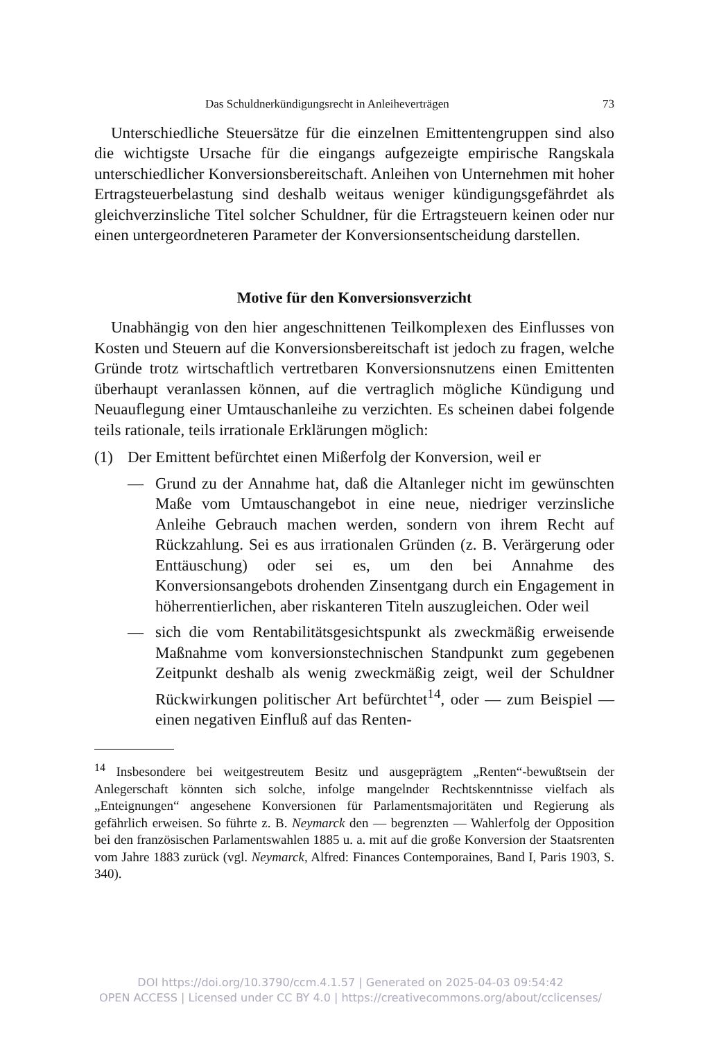Das Schuldnerkündigungsrecht in Anleiheverträgen 73
Unterschiedliche Steuersätze für die einzelnen Emittentengruppen sind also die wichtigste Ursache für die eingangs aufgezeigte empirische Rangskala unterschiedlicher Konversionsbereitschaft. Anleihen von Unternehmen mit hoher Ertragsteuerbelastung sind deshalb weitaus weniger kündigungsgefährdet als gleichverzinsliche Titel solcher Schuldner, für die Ertragsteuern keinen oder nur einen untergeordneteren Parameter der Konversionsentscheidung darstellen.
Motive für den Konversionsverzicht
Unabhängig von den hier angeschnittenen Teilkomplexen des Einflusses von Kosten und Steuern auf die Konversionsbereitschaft ist jedoch zu fragen, welche Gründe trotz wirtschaftlich vertretbaren Konversionsnutzens einen Emittenten überhaupt veranlassen können, auf die vertraglich mögliche Kündigung und Neuauflegung einer Umtauschanleihe zu verzichten. Es scheinen dabei folgende teils rationale, teils irrationale Erklärungen möglich:
(1) Der Emittent befürchtet einen Mißerfolg der Konversion, weil er
— Grund zu der Annahme hat, daß die Altanleger nicht im gewünschten Maße vom Umtauschangebot in eine neue, niedriger verzinsliche Anleihe Gebrauch machen werden, sondern von ihrem Recht auf Rückzahlung. Sei es aus irrationalen Gründen (z. B. Verärgerung oder Enttäuschung) oder sei es, um den bei Annahme des Konversionsangebots drohenden Zinsentgang durch ein Engagement in höherrentierlichen, aber riskanteren Titeln auszugleichen. Oder weil
— sich die vom Rentabilitätsgesichtspunkt als zweckmäßig erweisende Maßnahme vom konversionstechnischen Standpunkt zum gegebenen Zeitpunkt deshalb als wenig zweckmäßig zeigt, weil der Schuldner Rückwirkungen politischer Art befürchtet<sup>14</sup>, oder — zum Beispiel — einen negativen Einfluß auf das Renten-
<sup>14</sup> Insbesondere bei weitgestreutem Besitz und ausgeprägtem „Renten“-bewußtsein der Anlegerschaft könnten sich solche, infolge mangelnder Rechtskenntnisse vielfach als „Enteignungen“ angesehene Konversionen für Parlamentsmajoritäten und Regierung als gefährlich erweisen. So führte z. B. Neymarck den — begrenzten — Wahlerfolg der Opposition bei den französischen Parlamentswahlen 1885 u. a. mit auf die große Konversion der Staatsrenten vom Jahre 1883 zurück (vgl. Neymarck, Alfred: Finances Contemporaines, Band I, Paris 1903, S. 340).
DOI https://doi.org/10.3790/ccm.4.1.57 | Generated on 2025-04-03 09:54:42
OPEN ACCESS | Licensed under CC BY 4.0 | https://creativecommons.org/about/cclicenses/